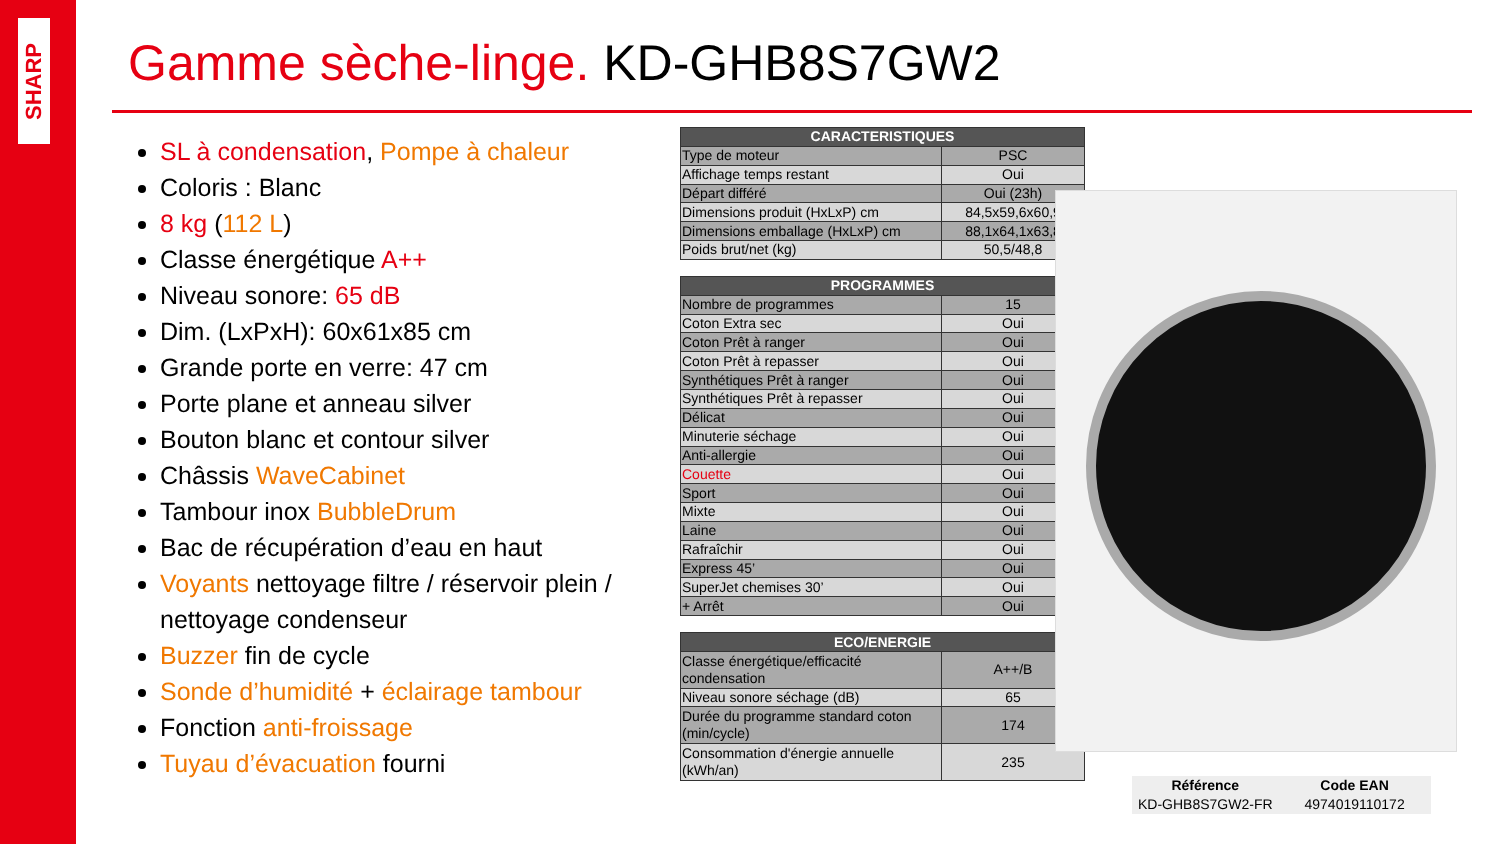SHARP
Gamme sèche-linge. KD-GHB8S7GW2
SL à condensation, Pompe à chaleur
Coloris : Blanc
8 kg (112 L)
Classe énergétique A++
Niveau sonore: 65 dB
Dim. (LxPxH): 60x61x85 cm
Grande porte en verre: 47 cm
Porte plane et anneau silver
Bouton blanc et contour silver
Châssis WaveCabinet
Tambour inox BubbleDrum
Bac de récupération d’eau en haut
Voyants nettoyage filtre / réservoir plein / nettoyage condenseur
Buzzer fin de cycle
Sonde d’humidité + éclairage tambour
Fonction anti-froissage
Tuyau d’évacuation fourni
| CARACTERISTIQUES | |
| --- | --- |
| Type de moteur | PSC |
| Affichage temps restant | Oui |
| Départ différé | Oui (23h) |
| Dimensions produit (HxLxP) cm | 84,5x59,6x60,9 |
| Dimensions emballage (HxLxP) cm | 88,1x64,1x63,8 |
| Poids brut/net (kg) | 50,5/48,8 |
| PROGRAMMES | |
| Nombre de programmes | 15 |
| Coton Extra sec | Oui |
| Coton Prêt à ranger | Oui |
| Coton Prêt à repasser | Oui |
| Synthétiques Prêt à ranger | Oui |
| Synthétiques Prêt à repasser | Oui |
| Délicat | Oui |
| Minuterie séchage | Oui |
| Anti-allergie | Oui |
| Couette | Oui |
| Sport | Oui |
| Mixte | Oui |
| Laine | Oui |
| Rafraîchir | Oui |
| Express 45’ | Oui |
| SuperJet chemises 30’ | Oui |
| + Arrêt | Oui |
| ECO/ENERGIE | |
| Classe énergétique/efficacité condensation | A++/B |
| Niveau sonore séchage (dB) | 65 |
| Durée du programme standard coton (min/cycle) | 174 |
| Consommation d'énergie annuelle (kWh/an) | 235 |
| Référence | Code EAN |
| --- | --- |
| KD-GHB8S7GW2-FR | 4974019110172 |